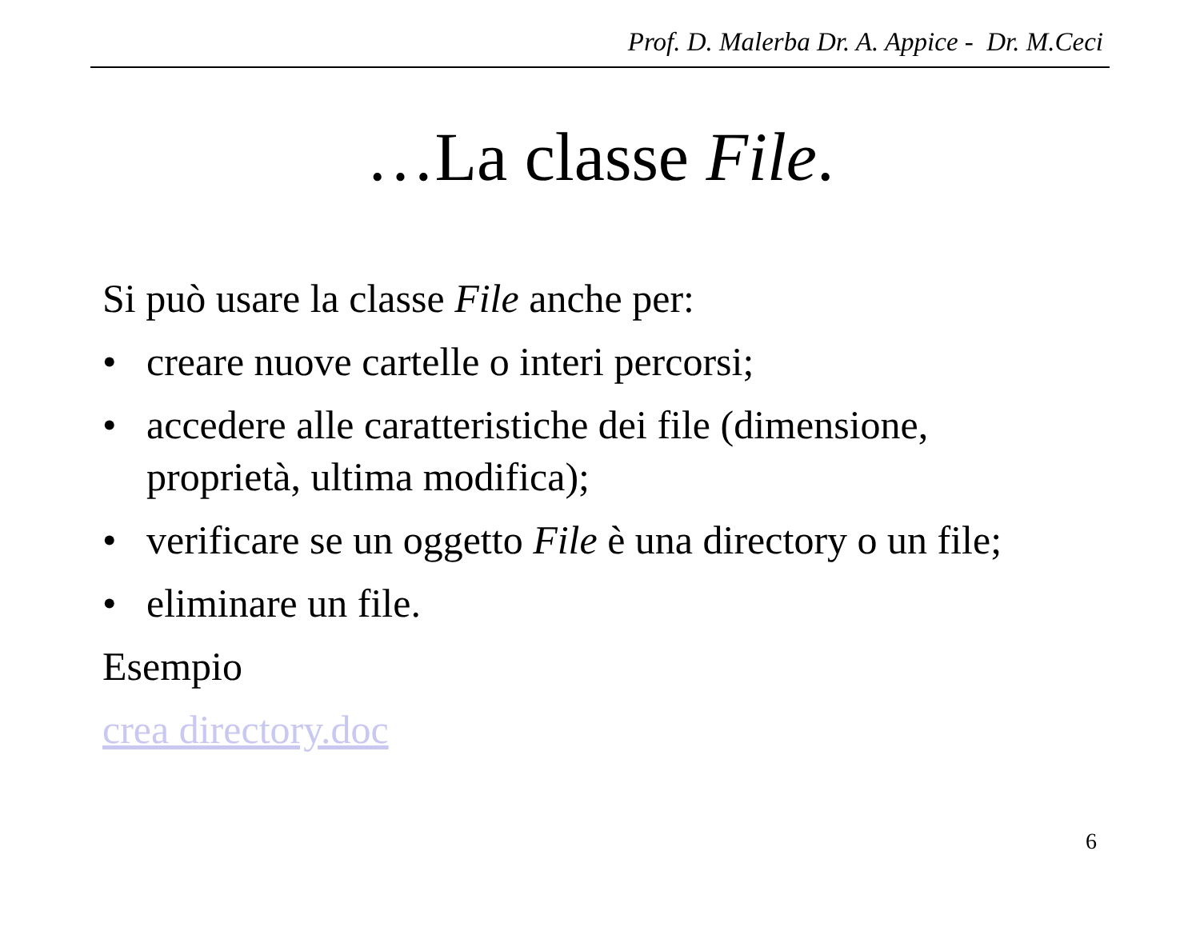Prof. D. Malerba Dr. A. Appice - Dr. M.Ceci
…La classe File.
Si può usare la classe File anche per:
• creare nuove cartelle o interi percorsi;
• accedere alle caratteristiche dei file (dimensione,
proprietà, ultima modifica);
• verificare se un oggetto File è una directory o un file;
• eliminare un file.
Esempio
crea directory.doc
6